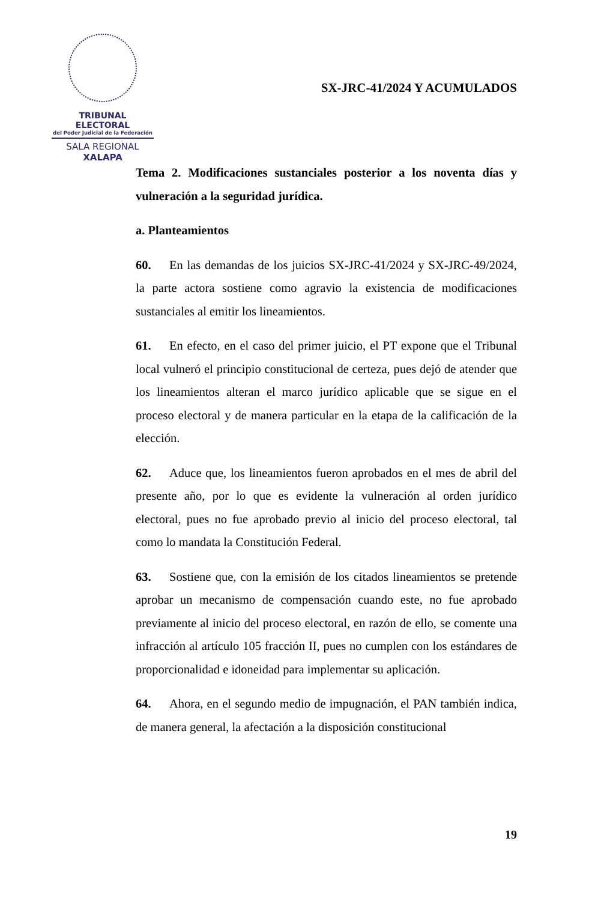TRIBUNAL ELECTORAL
del Poder Judicial de la Federación
SALA REGIONAL
XALAPA
SX-JRC-41/2024 Y ACUMULADOS
Tema 2. Modificaciones sustanciales posterior a los noventa días y vulneración a la seguridad jurídica.
a. Planteamientos
60. En las demandas de los juicios SX-JRC-41/2024 y SX-JRC-49/2024, la parte actora sostiene como agravio la existencia de modificaciones sustanciales al emitir los lineamientos.
61. En efecto, en el caso del primer juicio, el PT expone que el Tribunal local vulneró el principio constitucional de certeza, pues dejó de atender que los lineamientos alteran el marco jurídico aplicable que se sigue en el proceso electoral y de manera particular en la etapa de la calificación de la elección.
62. Aduce que, los lineamientos fueron aprobados en el mes de abril del presente año, por lo que es evidente la vulneración al orden jurídico electoral, pues no fue aprobado previo al inicio del proceso electoral, tal como lo mandata la Constitución Federal.
63. Sostiene que, con la emisión de los citados lineamientos se pretende aprobar un mecanismo de compensación cuando este, no fue aprobado previamente al inicio del proceso electoral, en razón de ello, se comente una infracción al artículo 105 fracción II, pues no cumplen con los estándares de proporcionalidad e idoneidad para implementar su aplicación.
64. Ahora, en el segundo medio de impugnación, el PAN también indica, de manera general, la afectación a la disposición constitucional
19